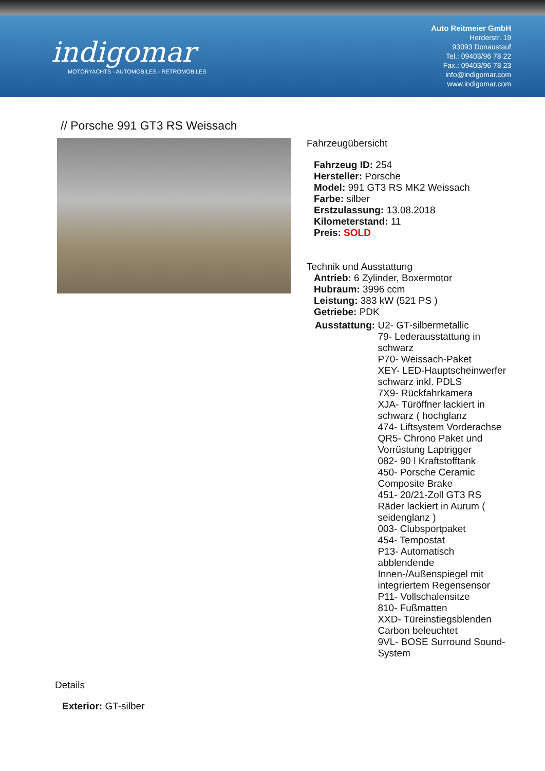indigomar
MOTORYACHTS - AUTOMOBILES - RETROMOBILES
Auto Reitmeier GmbH
Herderstr. 19
93093 Donaustauf
Tel.: 09403/96 78 22
Fax.: 09403/96 78 23
info@indigomar.com
www.indigomar.com
// Porsche 991 GT3 RS Weissach
Fahrzeugübersicht
Fahrzeug ID: 254
Hersteller: Porsche
Model: 991 GT3 RS MK2 Weissach
Farbe: silber
Erstzulassung: 13.08.2018
Kilometerstand: 11
Preis: SOLD
Technik und Ausstattung
Antrieb: 6 Zylinder, Boxermotor
Hubraum: 3996 ccm
Leistung: 383 kW (521 PS )
Getriebe: PDK
Ausstattung: U2- GT-silbermetallic
79- Lederausstattung in schwarz
P70- Weissach-Paket
XEY- LED-Hauptscheinwerfer schwarz inkl. PDLS
7X9- Rückfahrkamera
XJA- Türöffner lackiert in schwarz ( hochglanz
474- Liftsystem Vorderachse
QR5- Chrono Paket und Vorrüstung Laptrigger
082- 90 l Kraftstofftank
450- Porsche Ceramic Composite Brake
451- 20/21-Zoll GT3 RS Räder lackiert in Aurum ( seidenglanz )
003- Clubsportpaket
454- Tempostat
P13- Automatisch abblendende Innen-/Außenspiegel mit integriertem Regensensor
P11- Vollschalensitze
810- Fußmatten
XXD- Türeinstiegsblenden Carbon beleuchtet
9VL- BOSE Surround Sound-System
Details
Exterior: GT-silber